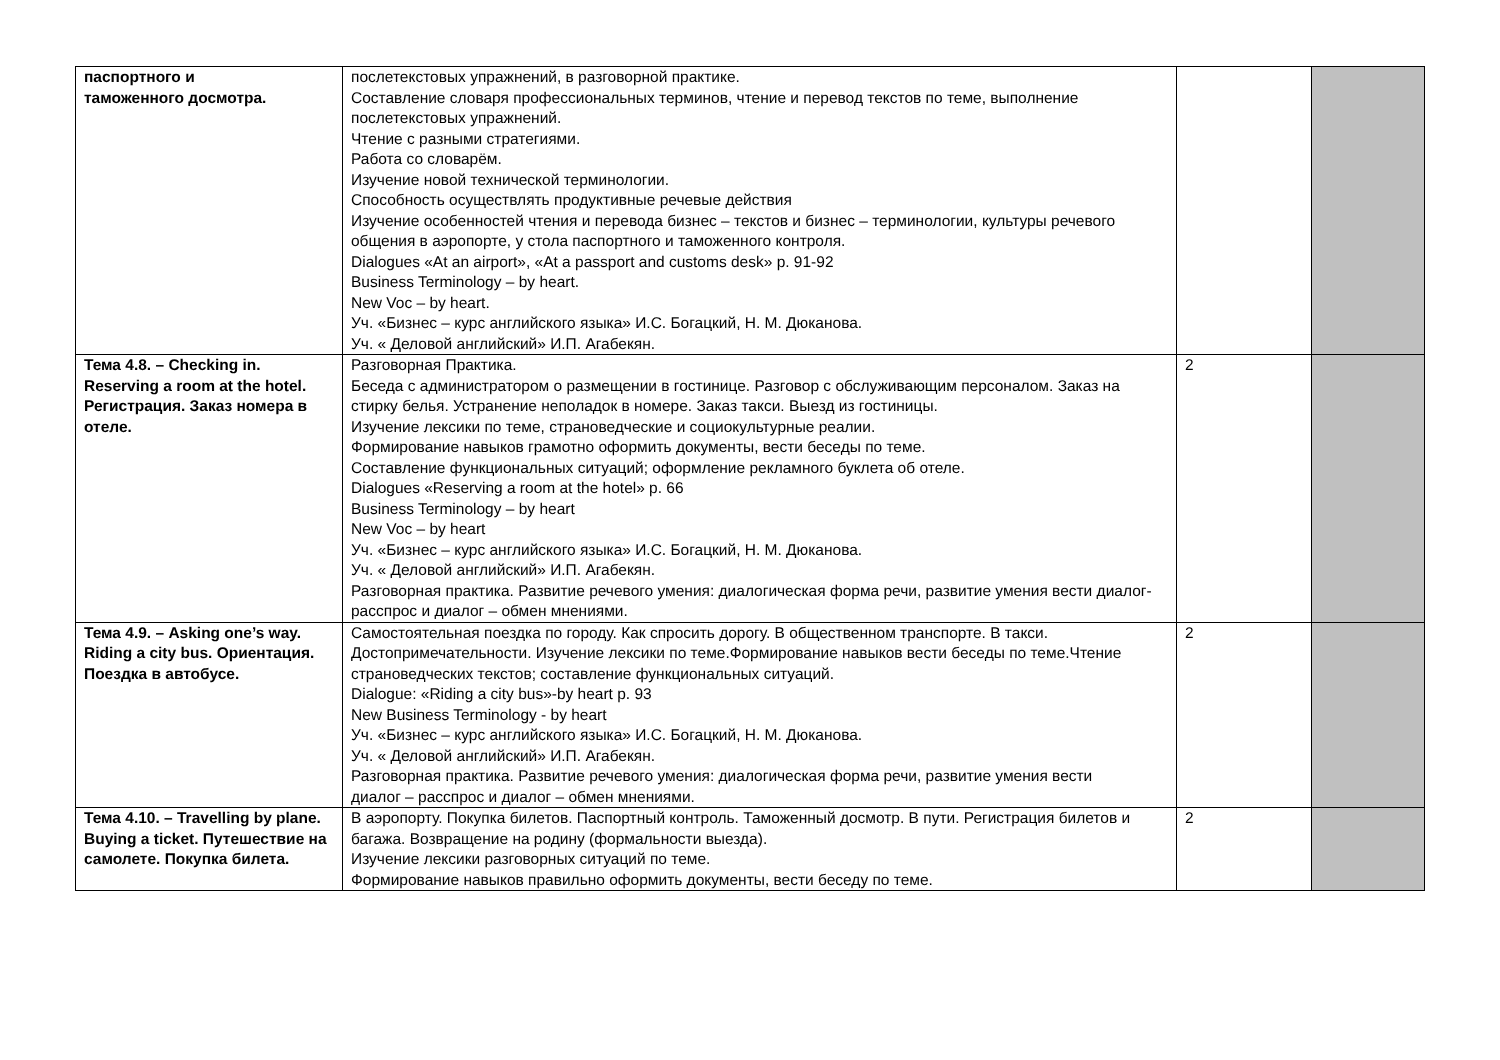| паспортного и таможенного досмотра. | послетекстовых упражнений, в разговорной практике. Составление словаря профессиональных терминов, чтение и перевод текстов по теме, выполнение послетекстовых упражнений. Чтение с разными стратегиями. Работа со словарём. Изучение новой технической терминологии. Способность осуществлять продуктивные речевые действия Изучение особенностей чтения и перевода бизнес – текстов и бизнес – терминологии, культуры речевого общения в аэропорте, у стола паспортного и таможенного контроля. Dialogues «At an airport», «At a passport and customs desk» p. 91-92 Business Terminology – by heart. New Voc – by heart. Уч. «Бизнес – курс английского языка» И.С. Богацкий, Н. М. Дюканова. Уч. « Деловой английский» И.П. Агабекян. | | |
| Тема 4.8. – Checking in. Reserving a room at the hotel. Регистрация. Заказ номера в отеле. | Разговорная Практика. Беседа с администратором о размещении в гостинице. Разговор с обслуживающим персоналом. Заказ на стирку белья. Устранение неполадок в номере. Заказ такси. Выезд из гостиницы. Изучение лексики по теме, страноведческие и социокультурные реалии. Формирование навыков грамотно оформить документы, вести беседы по теме. Составление функциональных ситуаций; оформление рекламного буклета об отеле. Dialogues «Reserving a room at the hotel» p. 66 Business Terminology – by heart New Voc – by heart Уч. «Бизнес – курс английского языка» И.С. Богацкий, Н. М. Дюканова. Уч. « Деловой английский» И.П. Агабекян. Разговорная практика. Развитие речевого умения: диалогическая форма речи, развитие умения вести диалог- расспрос и диалог – обмен мнениями. | 2 | |
| Тема 4.9. – Asking one’s way. Riding a city bus. Ориентация. Поездка в автобусе. | Самостоятельная поездка по городу. Как спросить дорогу. В общественном транспорте. В такси. Достопримечательности. Изучение лексики по теме.Формирование навыков вести беседы по теме.Чтение страноведческих текстов; составление функциональных ситуаций. Dialogue: «Riding a city bus»-by heart p. 93 New Business Terminology - by heart Уч. «Бизнес – курс английского языка» И.С. Богацкий, Н. М. Дюканова. Уч. « Деловой английский» И.П. Агабекян. Разговорная практика. Развитие речевого умения: диалогическая форма речи, развитие умения вести диалог – расспрос и диалог – обмен мнениями. | 2 | |
| Тема 4.10. – Travelling by plane. Buying a ticket. Путешествие на самолете. Покупка билета. | В аэропорту. Покупка билетов. Паспортный контроль. Таможенный досмотр. В пути. Регистрация билетов и багажа. Возвращение на родину (формальности выезда). Изучение лексики разговорных ситуаций по теме. Формирование навыков правильно оформить документы, вести беседу по теме. | 2 | |